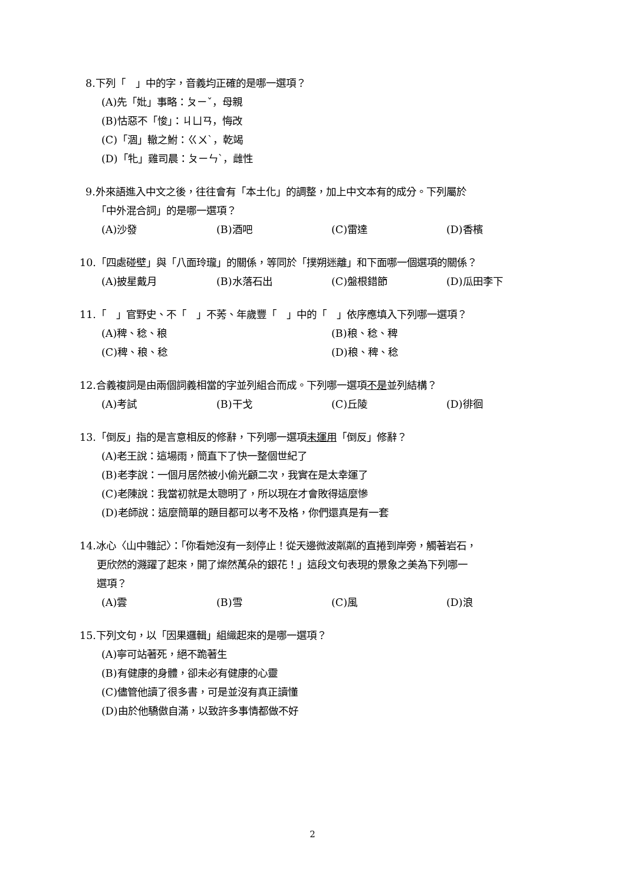8.下列「　」中的字，音義均正確的是哪一選項？
(A)先「妣」事略：ㄆㄧˇ，母親
(B)怙惡不「悛」：ㄐㄩㄢ，悔改
(C)「涸」轍之鮒：ㄍㄨˋ，乾竭
(D)「牝」雞司晨：ㄆㄧㄣˋ，雌性
9.外來語進入中文之後，往往會有「本土化」的調整，加上中文本有的成分。下列屬於
「中外混合詞」的是哪一選項？
(A)沙發 (B)酒吧 (C)雷達 (D)香檳
10.「四處碰壁」與「八面玲瓏」的關係，等同於「撲朔迷離」和下面哪一個選項的關係？
(A)披星戴月 (B)水落石出 (C)盤根錯節 (D)瓜田李下
11.「　」官野史、不「　」不莠、年歲豐「　」中的「　」依序應填入下列哪一選項？
(A)稗、稔、稂 (B)稂、稔、稗
(C)稗、稂、稔 (D)稂、稗、稔
12.合義複詞是由兩個詞義相當的字並列組合而成。下列哪一選項不是並列結構？
(A)考試 (B)干戈 (C)丘陵 (D)徘徊
13.「倒反」指的是言意相反的修辭，下列哪一選項未運用「倒反」修辭？
(A)老王說：這場雨，簡直下了快一整個世紀了
(B)老李說：一個月居然被小偷光顧二次，我實在是太幸運了
(C)老陳說：我當初就是太聰明了，所以現在才會敗得這麼慘
(D)老師說：這麼簡單的題目都可以考不及格，你們還真是有一套
14.冰心〈山中雜記〉：「你看她沒有一刻停止！從天邊微波粼粼的直捲到岸旁，觸著岩石，
更欣然的濺躍了起來，開了燦然萬朵的銀花！」這段文句表現的景象之美為下列哪一
選項？
(A)雲 (B)雪 (C)風 (D)浪
15.下列文句，以「因果邏輯」組織起來的是哪一選項？
(A)寧可站著死，絕不跪著生
(B)有健康的身體，卻未必有健康的心靈
(C)儘管他讀了很多書，可是並沒有真正讀懂
(D)由於他驕傲自滿，以致許多事情都做不好
2